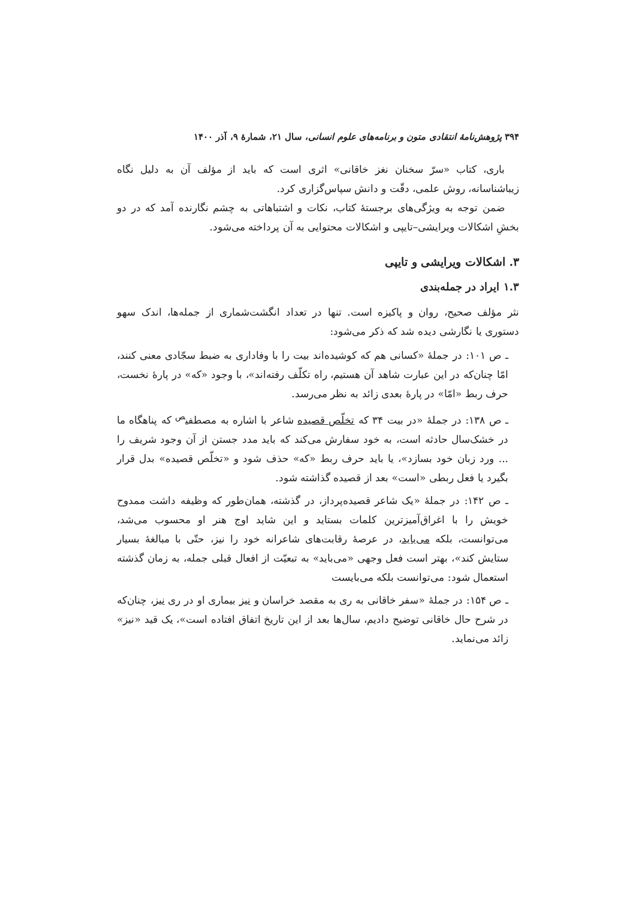۳۹۴ پژوهش‌نامهٔ انتقادی متون و برنامه‌های علوم انسانی، سال ۲۱، شمارهٔ ۹، آذر ۱۴۰۰
باری، کتاب «سرّ سخنان نغز خاقانی» اثری است که باید از مؤلف آن به دلیل نگاه زیباشناسانه، روش علمی، دقّت و دانش سپاس‌گزاری کرد.
ضمن توجه به ویژگی‌های برجستهٔ کتاب، نکات و اشتباهاتی به چشم نگارنده آمد که در دو بخشِ اشکالات ویرایشی–تایپی و اشکالات محتوایی به آن پرداخته می‌شود.
۳. اشکالات ویرایشی و تایپی
۱.۳ ایراد در جمله‌بندی
نثر مؤلف صحیح، روان و پاکیزه است. تنها در تعداد انگشت‌شماری از جمله‌ها، اندک سهو دستوری یا نگارشی دیده شد که ذکر می‌شود:
ـ ص ۱۰۱: در جملهٔ «کسانی هم که کوشیده‌اند بیت را با وفاداری به ضبط سجّادی معنی کنند، امّا چنان‌که در این عبارت شاهد آن هستیم، راه تکلّف رفته‌اند»، با وجود «که» در پارهٔ نخست، حرف ربط «امّا» در پارهٔ بعدی زائد به نظر می‌رسد.
ـ ص ۱۳۸: در جملهٔ «در بیت ۳۴ که تخلّص قصیده شاعر با اشاره به مصطفی<sup>ص</sup> که پناهگاه ما در خشک‌سال حادثه است، به خود سفارش می‌کند که باید مدد جستن از آن وجود شریف را ... ورد زبان خود بسازد»، یا باید حرف ربط «که» حذف شود و «تخلّص قصیده» بدل قرار بگیرد یا فعل ربطی «است» بعد از قصیده گذاشته شود.
ـ ص ۱۴۲: در جملهٔ «یک شاعر قصیده‌پرداز، در گذشته، همان‌طور که وظیفه داشت ممدوح خویش را با اغراق‌آمیزترین کلمات بستاید و این شاید اوج هنر او محسوب می‌شد، می‌توانست، بلکه می‌باید، در عرصهٔ رقابت‌های شاعرانه خود را نیز، حتّی با مبالغهٔ بسیار ستایش کند»، بهتر است فعل وجهی «می‌باید» به تبعیّت از افعال قبلی جمله، به زمان گذشته استعمال شود: می‌توانست بلکه می‌بایست
ـ ص ۱۵۴: در جملهٔ «سفر خاقانی به ری به مقصد خراسان و نیز بیماری او در ری نیز، چنان‌که در شرح حال خاقانی توضیح دادیم، سال‌ها بعد از این تاریخ اتفاق افتاده است»، یک قید «نیز» زائد می‌نماید.